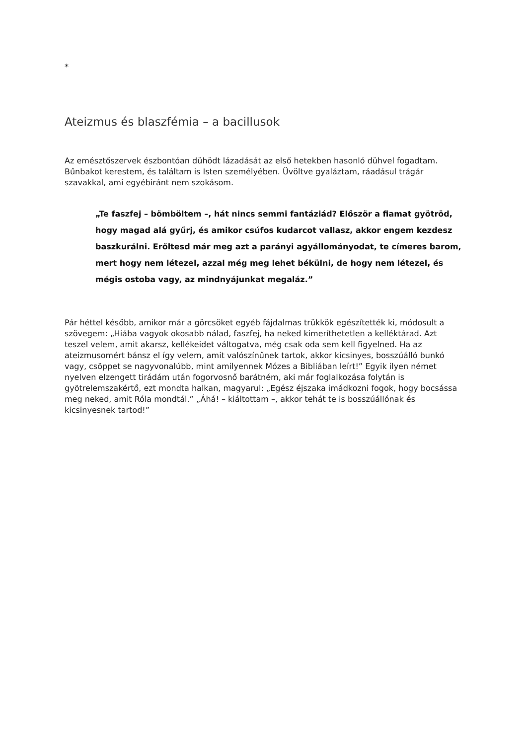*
Ateizmus és blaszfémia – a bacillusok
Az emésztőszervek észbontóan dühödt lázadását az első hetekben hasonló dühvel fogadtam. Bűnbakot kerestem, és találtam is Isten személyében. Üvöltve gyaláztam, ráadásul trágár szavakkal, ami egyébiránt nem szokásom.
„Te faszfej – bömböltem –, hát nincs semmi fantáziád? Először a fiamat gyötröd, hogy magad alá gyűrj, és amikor csúfos kudarcot vallasz, akkor engem kezdesz baszkurálni. Erőltesd már meg azt a parányi agyállományodat, te címeres barom, mert hogy nem létezel, azzal még meg lehet békülni, de hogy nem létezel, és mégis ostoba vagy, az mindnyájunkat megaláz.”
Pár héttel később, amikor már a görcsöket egyéb fájdalmas trükkök egészítették ki, módosult a szövegem: „Hiába vagyok okosabb nálad, faszfej, ha neked kimeríthetetlen a kelléktárad. Azt teszel velem, amit akarsz, kellékeidet váltogatva, még csak oda sem kell figyelned. Ha az ateizmusomért bánsz el így velem, amit valószínűnek tartok, akkor kicsinyes, bosszúálló bunkó vagy, csöppet se nagyvonalúbb, mint amilyennek Mózes a Bibliában leírt!” Egyik ilyen német nyelven elzengett tirádám után fogorvosnő barátném, aki már foglalkozása folytán is gyötrelemszakértő, ezt mondta halkan, magyarul: „Egész éjszaka imádkozni fogok, hogy bocsássa meg neked, amit Róla mondtál.” „Áhá! – kiáltottam –, akkor tehát te is bosszúállónak és kicsinyesnek tartod!”